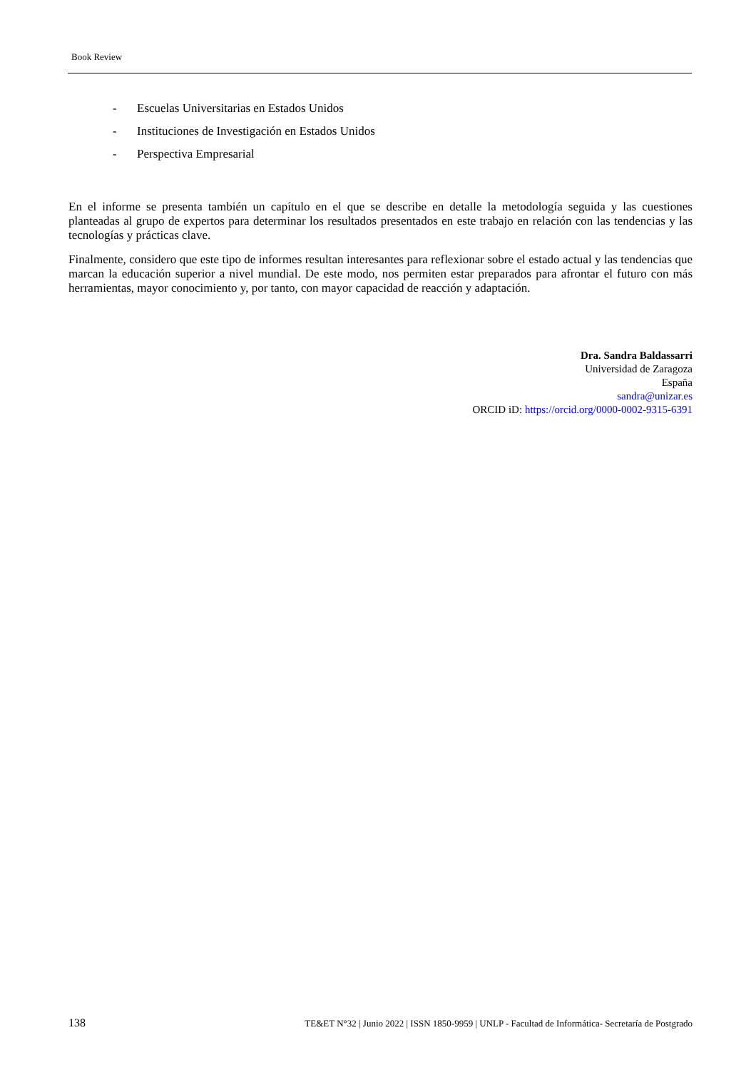Book Review
- Escuelas Universitarias en Estados Unidos
- Instituciones de Investigación en Estados Unidos
- Perspectiva Empresarial
En el informe se presenta también un capítulo en el que se describe en detalle la metodología seguida y las cuestiones planteadas al grupo de expertos para determinar los resultados presentados en este trabajo en relación con las tendencias y las tecnologías y prácticas clave.
Finalmente, considero que este tipo de informes resultan interesantes para reflexionar sobre el estado actual y las tendencias que marcan la educación superior a nivel mundial. De este modo, nos permiten estar preparados para afrontar el futuro con más herramientas, mayor conocimiento y, por tanto, con mayor capacidad de reacción y adaptación.
Dra. Sandra Baldassarri
Universidad de Zaragoza
España
sandra@unizar.es
ORCID iD: https://orcid.org/0000-0002-9315-6391
138 TE&ET N°32 | Junio 2022 | ISSN 1850-9959 | UNLP - Facultad de Informática- Secretaría de Postgrado